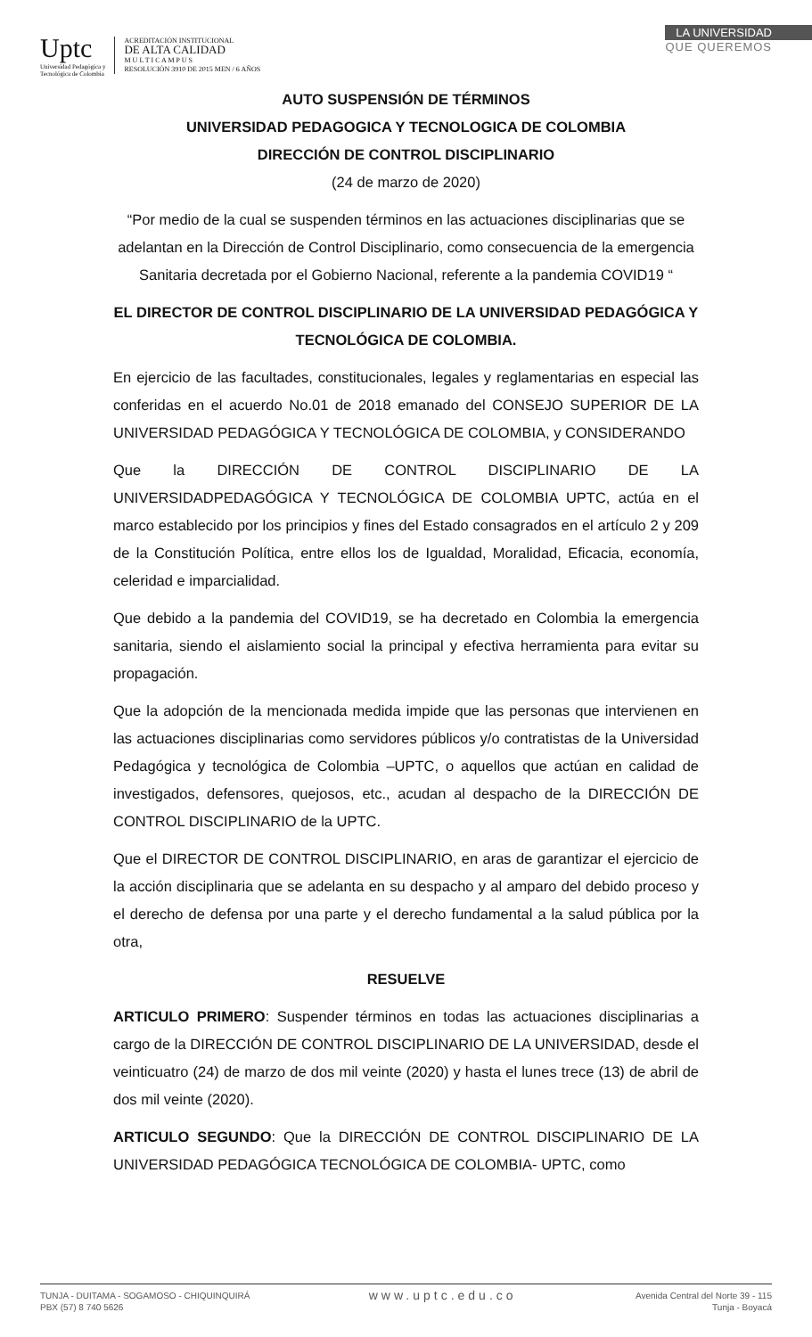Uptc
Universidad Pedagógica y
Tecnológica de Colombia
ACREDITACIÓN INSTITUCIONAL
DE ALTA CALIDAD
M U L T I C A M P U S
RESOLUCIÓN 3910 DE 2015 MEN / 6 AÑOS
LA UNIVERSIDAD
QUE QUEREMOS
AUTO SUSPENSIÓN DE TÉRMINOS
UNIVERSIDAD PEDAGOGICA Y TECNOLOGICA DE COLOMBIA
DIRECCIÓN DE CONTROL DISCIPLINARIO
(24 de marzo de 2020)
“Por medio de la cual se suspenden términos en las actuaciones disciplinarias que se adelantan en la Dirección de Control Disciplinario, como consecuencia de la emergencia Sanitaria decretada por el Gobierno Nacional, referente a la pandemia COVID19 “
EL DIRECTOR DE CONTROL DISCIPLINARIO DE LA UNIVERSIDAD PEDAGÓGICA Y TECNOLÓGICA DE COLOMBIA.
En ejercicio de las facultades, constitucionales, legales y reglamentarias en especial las conferidas en el acuerdo No.01 de 2018 emanado del CONSEJO SUPERIOR DE LA UNIVERSIDAD PEDAGÓGICA Y TECNOLÓGICA DE COLOMBIA, y CONSIDERANDO
Que la DIRECCIÓN DE CONTROL DISCIPLINARIO DE LA UNIVERSIDADPEDAGÓGICA Y TECNOLÓGICA DE COLOMBIA UPTC, actúa en el marco establecido por los principios y fines del Estado consagrados en el artículo 2 y 209 de la Constitución Política, entre ellos los de Igualdad, Moralidad, Eficacia, economía, celeridad e imparcialidad.
Que debido a la pandemia del COVID19, se ha decretado en Colombia la emergencia sanitaria, siendo el aislamiento social la principal y efectiva herramienta para evitar su propagación.
Que la adopción de la mencionada medida impide que las personas que intervienen en las actuaciones disciplinarias como servidores públicos y/o contratistas de la Universidad Pedagógica y tecnológica de Colombia –UPTC, o aquellos que actúan en calidad de investigados, defensores, quejosos, etc., acudan al despacho de la DIRECCIÓN DE CONTROL DISCIPLINARIO de la UPTC.
Que el DIRECTOR DE CONTROL DISCIPLINARIO, en aras de garantizar el ejercicio de la acción disciplinaria que se adelanta en su despacho y al amparo del debido proceso y el derecho de defensa por una parte y el derecho fundamental a la salud pública por la otra,
RESUELVE
ARTICULO PRIMERO: Suspender términos en todas las actuaciones disciplinarias a cargo de la DIRECCIÓN DE CONTROL DISCIPLINARIO DE LA UNIVERSIDAD, desde el veinticuatro (24) de marzo de dos mil veinte (2020) y hasta el lunes trece (13) de abril de dos mil veinte (2020).
ARTICULO SEGUNDO: Que la DIRECCIÓN DE CONTROL DISCIPLINARIO DE LA UNIVERSIDAD PEDAGÓGICA TECNOLÓGICA DE COLOMBIA- UPTC, como
TUNJA - DUITAMA - SOGAMOSO - CHIQUINQUIRÁ
PBX (57) 8 740 5626
www.uptc.edu.co
Avenida Central del Norte 39 - 115
Tunja - Boyacá